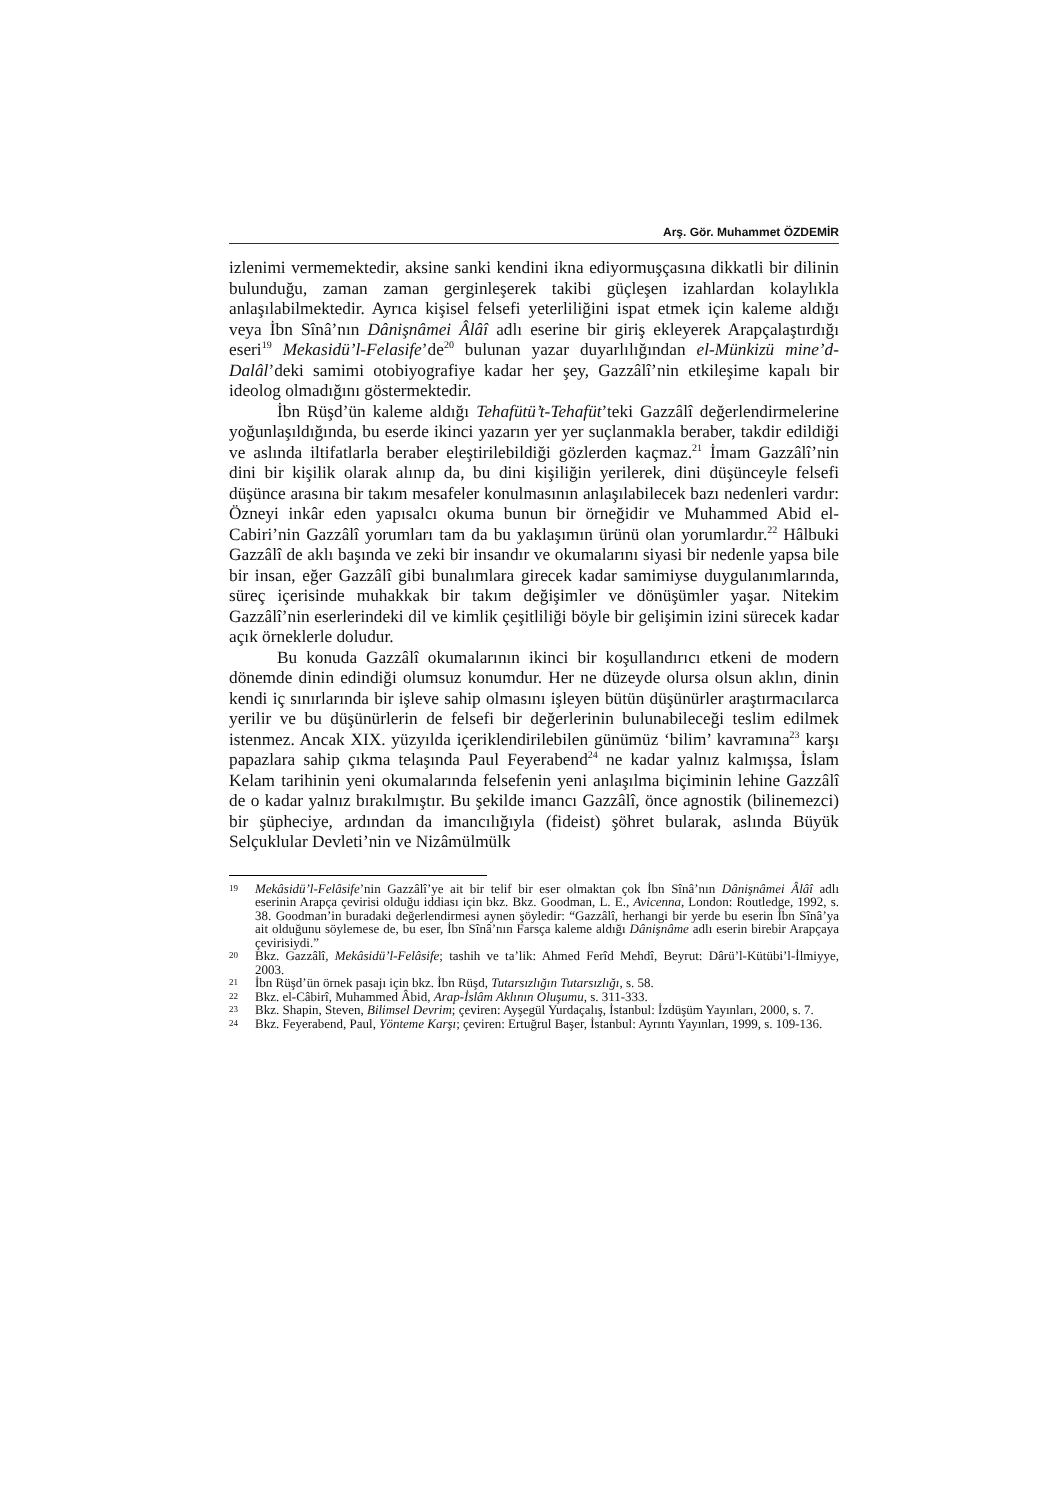Arş. Gör. Muhammet ÖZDEMİR
izlenimi vermemektedir, aksine sanki kendini ikna ediyormuşçasına dikkatli bir dilinin bulunduğu, zaman zaman gerginleşerek takibi güçleşen izahlardan kolaylıkla anlaşılabilmektedir. Ayrıca kişisel felsefi yeterliliğini ispat etmek için kaleme aldığı veya İbn Sînâ’nın Dânişnâmei Âlâî adlı eserine bir giriş ekleyerek Arapçalaştırdığı eseri<sup>19</sup> Mekasidü’l-Felasife’de<sup>20</sup> bulunan yazar duyarlılığından el-Münkizü mine’d-Dalâl’deki samimi otobiyografiye kadar her şey, Gazzâlî’nin etkileşime kapalı bir ideolog olmadığını göstermektedir.
İbn Rüşd’ün kaleme aldığı Tehafütü’t-Tehafüt’teki Gazzâlî değerlendirmelerine yoğunlaşıldığında, bu eserde ikinci yazarın yer yer suçlanmakla beraber, takdir edildiği ve aslında iltifatlarla beraber eleştirilebildiği gözlerden kaçmaz.<sup>21</sup> İmam Gazzâlî’nin dini bir kişilik olarak alınıp da, bu dini kişiliğin yerilerek, dini düşünceyle felsefi düşünce arasına bir takım mesafeler konulmasının anlaşılabilecek bazı nedenleri vardır: Özneyi inkâr eden yapısalcı okuma bunun bir örneğidir ve Muhammed Abid el-Cabiri’nin Gazzâlî yorumları tam da bu yaklaşımın ürünü olan yorumlardır.<sup>22</sup> Hâlbuki Gazzâlî de aklı başında ve zeki bir insandır ve okumalarını siyasi bir nedenle yapsa bile bir insan, eğer Gazzâlî gibi bunalımlara girecek kadar samimiyse duygulanımlarında, süreç içerisinde muhakkak bir takım değişimler ve dönüşümler yaşar. Nitekim Gazzâlî’nin eserlerindeki dil ve kimlik çeşitliliği böyle bir gelişimin izini sürecek kadar açık örneklerle doludur.
Bu konuda Gazzâlî okumalarının ikinci bir koşullandırıcı etkeni de modern dönemde dinin edindiği olumsuz konumdur. Her ne düzeyde olursa olsun aklın, dinin kendi iç sınırlarında bir işleve sahip olmasını işleyen bütün düşünürler araştırmacılarca yerilir ve bu düşünürlerin de felsefi bir değerlerinin bulunabileceği teslim edilmek istenmez. Ancak XIX. yüzyılda içeriklendirilebilen günümüz ‘bilim’ kavramına<sup>23</sup> karşı papazlara sahip çıkma telaşında Paul Feyerabend<sup>24</sup> ne kadar yalnız kalmışsa, İslam Kelam tarihinin yeni okumalarında felsefenin yeni anlaşılma biçiminin lehine Gazzâlî de o kadar yalnız bırakılmıştır. Bu şekilde imancı Gazzâlî, önce agnostik (bilinemezci) bir şüpheciye, ardından da imancılığıyla (fideist) şöhret bularak, aslında Büyük Selçuklular Devleti’nin ve Nizâmülmülk
19 Mekâsidü’l-Felâsife’nin Gazzâlî’ye ait bir telif bir eser olmaktan çok İbn Sînâ’nın Dânişnâmei Âlâî adlı eserinin Arapça çevirisi olduğu iddiası için bkz. Bkz. Goodman, L. E., Avicenna, London: Routledge, 1992, s. 38. Goodman’in buradaki değerlendirmesi aynen şöyledir: “Gazzâlî, herhangi bir yerde bu eserin İbn Sînâ’ya ait olduğunu söylemese de, bu eser, İbn Sînâ’nın Farsça kaleme aldığı Dânişnâme adlı eserin birebir Arapçaya çevirisiydi.”
20 Bkz. Gazzâlî, Mekâsidü’l-Felâsife; tashih ve ta’lik: Ahmed Ferîd Mehdî, Beyrut: Dârü’l-Kütübi’l-İlmiyye, 2003.
21 İbn Rüşd’ün örnek pasajı için bkz. İbn Rüşd, Tutarsızlığın Tutarsızlığı, s. 58.
22 Bkz. el-Câbirî, Muhammed Âbid, Arap-İslâm Aklının Oluşumu, s. 311-333.
23 Bkz. Shapin, Steven, Bilimsel Devrim; çeviren: Ayşegül Yurdaçalış, İstanbul: İzdüşüm Yayınları, 2000, s. 7.
24 Bkz. Feyerabend, Paul, Yönteme Karşı; çeviren: Ertuğrul Başer, İstanbul: Ayrıntı Yayınları, 1999, s. 109-136.